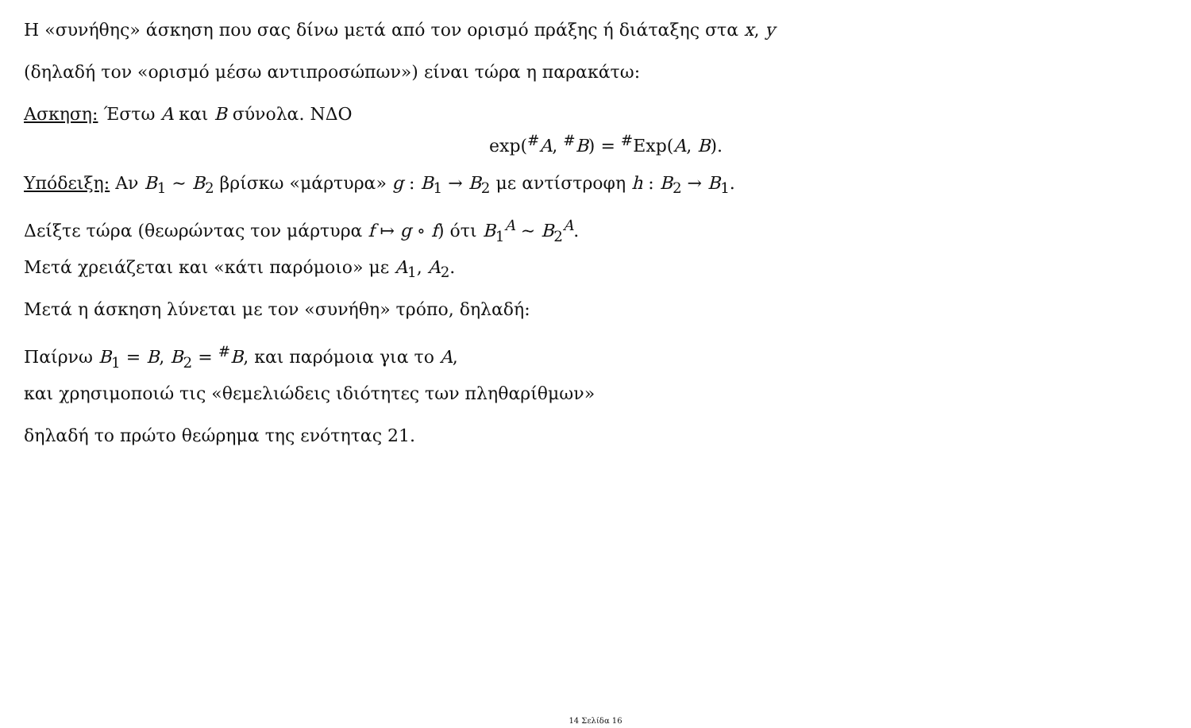Η «συνήθης» άσκηση που σας δίνω μετά από τον ορισμό πράξης ή διάταξης στα x, y
(δηλαδή τον «ορισμό μέσω αντιπροσώπων») είναι τώρα η παρακάτω:
Ασκηση: Έστω A και B σύνολα. ΝΔΟ
exp(<sup>#</sup>A, <sup>#</sup>B) = <sup>#</sup>Exp(A, B).
Υπόδειξη: Αν B<sub>1</sub> ∼ B<sub>2</sub> βρίσκω «μάρτυρα» g : B<sub>1</sub> → B<sub>2</sub> με αντίστροφη h : B<sub>2</sub> → B<sub>1</sub>.
Δείξτε τώρα (θεωρώντας τον μάρτυρα f ↦ g ∘ f) ότι B<sub>1</sub><sup>A</sup> ∼ B<sub>2</sub><sup>A</sup>.
Μετά χρειάζεται και «κάτι παρόμοιο» με A<sub>1</sub>, A<sub>2</sub>.
Μετά η άσκηση λύνεται με τον «συνήθη» τρόπο, δηλαδή:
Παίρνω B<sub>1</sub> = B, B<sub>2</sub> = <sup>#</sup>B, και παρόμοια για το A,
και χρησιμοποιώ τις «θεμελιώδεις ιδιότητες των πληθαρίθμων»
δηλαδή το πρώτο θεώρημα της ενότητας 21.
14 Σελίδα 16